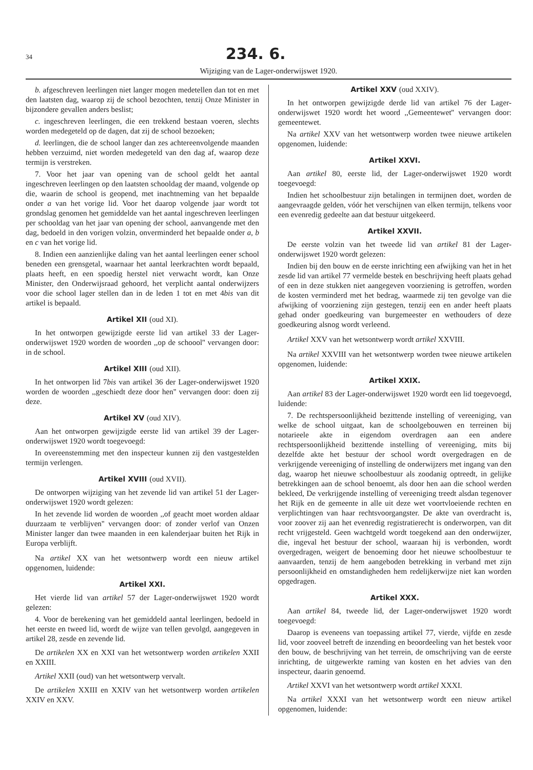34 234. 6.
Wijziging van de Lager-onderwijswet 1920.
b. afgeschreven leerlingen niet langer mogen medetellen dan tot en met den laatsten dag, waarop zij de school bezochten, tenzij Onze Minister in bijzondere gevallen anders beslist;
c. ingeschreven leerlingen, die een trekkend bestaan voeren, slechts worden medegeteld op de dagen, dat zij de school bezoeken;
d. leerlingen, die de school langer dan zes achtereenvolgende maanden hebben verzuimd, niet worden medegeteld van den dag af, waarop deze termijn is verstreken.
7. Voor het jaar van opening van de school geldt het aantal ingeschreven leerlingen op den laatsten schooldag der maand, volgende op die, waarin de school is geopend, met inachtneming van het bepaalde onder a van het vorige lid. Voor het daarop volgende jaar wordt tot grondslag genomen het gemiddelde van het aantal ingeschreven leerlingen per schooldag van het jaar van opening der school, aanvangende met den dag, bedoeld in den vorigen volzin, onverminderd het bepaalde onder a, b en c van het vorige lid.
8. Indien een aanzienlijke daling van het aantal leerlingen eener school beneden een grensgetal, waarnaar het aantal leerkrachten wordt bepaald, plaats heeft, en een spoedig herstel niet verwacht wordt, kan Onze Minister, den Onderwijsraad gehoord, het verplicht aantal onderwijzers voor die school lager stellen dan in de leden 1 tot en met 4bis van dit artikel is bepaald.
Artikel XII (oud XI).
In het ontworpen gewijzigde eerste lid van artikel 33 der Lager-onderwijswet 1920 worden de woorden ,,op de schoool'' vervangen door: in de school.
Artikel XIII (oud XII).
In het ontworpen lid 7bis van artikel 36 der Lager-onderwijswet 1920 worden de woorden ,,geschiedt deze door hen'' vervangen door: doen zij deze.
Artikel XV (oud XIV).
Aan het ontworpen gewijzigde eerste lid van artikel 39 der Lager-onderwijswet 1920 wordt toegevoegd:
In overeenstemming met den inspecteur kunnen zij den vastgestelden termijn verlengen.
Artikel XVIII (oud XVII).
De ontworpen wijziging van het zevende lid van artikel 51 der Lager-onderwijswet 1920 wordt gelezen:
In het zevende lid worden de woorden ,,of geacht moet worden aldaar duurzaam te verblijven'' vervangen door: of zonder verlof van Onzen Minister langer dan twee maanden in een kalenderjaar buiten het Rijk in Europa verblijft.
Na artikel XX van het wetsontwerp wordt een nieuw artikel opgenomen, luidende:
Artikel XXI.
Het vierde lid van artikel 57 der Lager-onderwijswet 1920 wordt gelezen:
4. Voor de berekening van het gemiddeld aantal leerlingen, bedoeld in het eerste en tweed lid, wordt de wijze van tellen gevolgd, aangegeven in artikel 28, zesde en zevende lid.
De artikelen XX en XXI van het wetsontwerp worden artikelen XXII en XXIII.
Artikel XXII (oud) van het wetsontwerp vervalt.
De artikelen XXIII en XXIV van het wetsontwerp worden artikelen XXIV en XXV.
Artikel XXV (oud XXIV).
In het ontworpen gewijzigde derde lid van artikel 76 der Lager-onderwijswet 1920 wordt het woord ,,Gemeentewet'' vervangen door: gemeentewet.
Na artikel XXV van het wetsontwerp worden twee nieuwe artikelen opgenomen, luidende:
Artikel XXVI.
Aan artikel 80, eerste lid, der Lager-onderwijswet 1920 wordt toegevoegd:
Indien het schoolbestuur zijn betalingen in termijnen doet, worden de aangevraagde gelden, vóór het verschijnen van elken termijn, telkens voor een evenredig gedeelte aan dat bestuur uitgekeerd.
Artikel XXVII.
De eerste volzin van het tweede lid van artikel 81 der Lager-onderwijswet 1920 wordt gelezen:
Indien bij den bouw en de eerste inrichting een afwijking van het in het zesde lid van artikel 77 vermelde bestek en beschrijving heeft plaats gehad of een in deze stukken niet aangegeven voorziening is getroffen, worden de kosten verminderd met het bedrag, waarmede zij ten gevolge van die afwijking of voorziening zijn gestegen, tenzij een en ander heeft plaats gehad onder goedkeuring van burgemeester en wethouders of deze goedkeuring alsnog wordt verleend.
Artikel XXV van het wetsontwerp wordt artikel XXVIII.
Na artikel XXVIII van het wetsontwerp worden twee nieuwe artikelen opgenomen, luidende:
Artikel XXIX.
Aan artikel 83 der Lager-onderwijswet 1920 wordt een lid toegevoegd, luidende:
7. De rechtspersoonlijkheid bezittende instelling of vereeniging, van welke de school uitgaat, kan de schoolgebouwen en terreinen bij notarieele akte in eigendom overdragen aan een andere rechtspersoonlijkheid bezittende instelling of vereeniging, mits bij dezelfde akte het bestuur der school wordt overgedragen en de verkrijgende vereeniging of instelling de onderwijzers met ingang van den dag, waarop het nieuwe schoolbestuur als zoodanig optreedt, in gelijke betrekkingen aan de school benoemt, als door hen aan die school werden bekleed, De verkrijgende instelling of vereeniging treedt alsdan tegenover het Rijk en de gemeente in alle uit deze wet voortvloeiende rechten en verplichtingen van haar rechtsvoorgangster. De akte van overdracht is, voor zoover zij aan het evenredig registratierecht is onderworpen, van dit recht vrijgesteld. Geen wachtgeld wordt toegekend aan den onderwijzer, die, ingeval het bestuur der school, waaraan hij is verbonden, wordt overgedragen, weigert de benoeming door het nieuwe schoolbestuur te aanvaarden, tenzij de hem aangeboden betrekking in verband met zijn persoonlijkheid en omstandigheden hem redelijkerwijze niet kan worden opgedragen.
Artikel XXX.
Aan artikel 84, tweede lid, der Lager-onderwijswet 1920 wordt toegevoegd:
Daarop is eveneens van toepassing artikel 77, vierde, vijfde en zesde lid, voor zooveel betreft de inzending en beoordeeling van het bestek voor den bouw, de beschrijving van het terrein, de omschrijving van de eerste inrichting, de uitgewerkte raming van kosten en het advies van den inspecteur, daarin genoemd.
Artikel XXVI van het wetsontwerp wordt artikel XXXI.
Na artikel XXXI van het wetsontwerp wordt een nieuw artikel opgenomen, luidende: